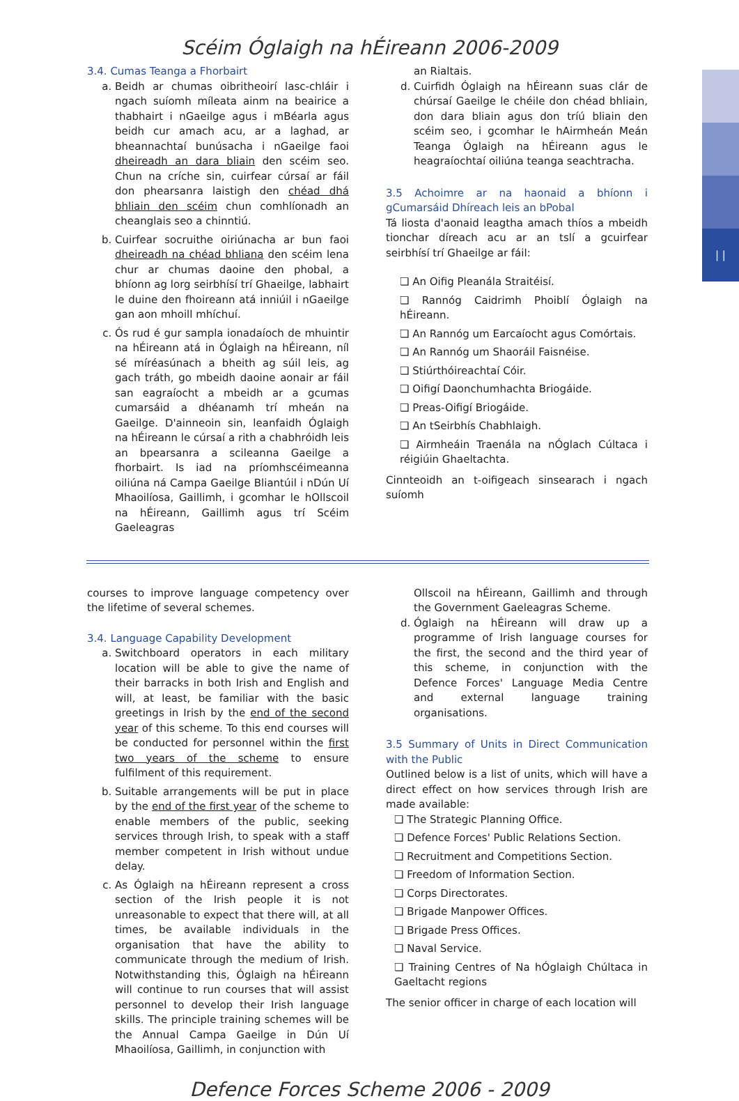| |
Scéim Óglaigh na hÉireann 2006-2009
3.4. Cumas Teanga a Fhorbairt
a. Beidh ar chumas oibritheoirí lasc-chláir i ngach suíomh míleata ainm na beairice a thabhairt i nGaeilge agus i mBéarla agus beidh cur amach acu, ar a laghad, ar bheannachtaí bunúsacha i nGaeilge faoi dheireadh an dara bliain den scéim seo. Chun na críche sin, cuirfear cúrsaí ar fáil don phearsanra laistigh den chéad dhá bhliain den scéim chun comhlíonadh an cheanglais seo a chinntiú.
b. Cuirfear socruithe oiriúnacha ar bun faoi dheireadh na chéad bhliana den scéim lena chur ar chumas daoine den phobal, a bhíonn ag lorg seirbhísí trí Ghaeilge, labhairt le duine den fhoireann atá inniúil i nGaeilge gan aon mhoill mhíchuí.
c. Ós rud é gur sampla ionadaíoch de mhuintir na hÉireann atá in Óglaigh na hÉireann, níl sé míréasúnach a bheith ag súil leis, ag gach tráth, go mbeidh daoine aonair ar fáil san eagraíocht a mbeidh ar a gcumas cumarsáid a dhéanamh trí mheán na Gaeilge. D'ainneoin sin, leanfaidh Óglaigh na hÉireann le cúrsaí a rith a chabhróidh leis an bpearsanra a scileanna Gaeilge a fhorbairt. Is iad na príomhscéimeanna oiliúna ná Campa Gaeilge Bliantúil i nDún Uí Mhaoilíosa, Gaillimh, i gcomhar le hOllscoil na hÉireann, Gaillimh agus trí Scéim Gaeleagras
an Rialtais.
d. Cuirfidh Óglaigh na hÉireann suas clár de chúrsaí Gaeilge le chéile don chéad bhliain, don dara bliain agus don tríú bliain den scéim seo, i gcomhar le hAirmheán Meán Teanga Óglaigh na hÉireann agus le heagraíochtaí oiliúna teanga seachtracha.
3.5 Achoimre ar na haonaid a bhíonn i gCumarsáid Dhíreach leis an bPobal
Tá liosta d'aonaid leagtha amach thíos a mbeidh tionchar díreach acu ar an tslí a gcuirfear seirbhísí trí Ghaeilge ar fáil:
❏ An Oifig Pleanála Straitéisí.
❏ Rannóg Caidrimh Phoiblí Óglaigh na hÉireann.
❏ An Rannóg um Earcaíocht agus Comórtais.
❏ An Rannóg um Shaoráil Faisnéise.
❏ Stiúrthóireachtaí Cóir.
❏ Oifigí Daonchumhachta Briogáide.
❏ Preas-Oifigí Briogáide.
❏ An tSeirbhís Chabhlaigh.
❏ Airmheáin Traenála na nÓglach Cúltaca i réigiúin Ghaeltachta.
Cinnteoidh an t-oifigeach sinsearach i ngach suíomh
courses to improve language competency over the lifetime of several schemes.
3.4. Language Capability Development
a. Switchboard operators in each military location will be able to give the name of their barracks in both Irish and English and will, at least, be familiar with the basic greetings in Irish by the end of the second year of this scheme. To this end courses will be conducted for personnel within the first two years of the scheme to ensure fulfilment of this requirement.
b. Suitable arrangements will be put in place by the end of the first year of the scheme to enable members of the public, seeking services through Irish, to speak with a staff member competent in Irish without undue delay.
c. As Óglaigh na hÉireann represent a cross section of the Irish people it is not unreasonable to expect that there will, at all times, be available individuals in the organisation that have the ability to communicate through the medium of Irish. Notwithstanding this, Óglaigh na hÉireann will continue to run courses that will assist personnel to develop their Irish language skills. The principle training schemes will be the Annual Campa Gaeilge in Dún Uí Mhaoilíosa, Gaillimh, in conjunction with
Ollscoil na hÉireann, Gaillimh and through the Government Gaeleagras Scheme.
d. Óglaigh na hÉireann will draw up a programme of Irish language courses for the first, the second and the third year of this scheme, in conjunction with the Defence Forces' Language Media Centre and external language training organisations.
3.5 Summary of Units in Direct Communication with the Public
Outlined below is a list of units, which will have a direct effect on how services through Irish are made available:
❏ The Strategic Planning Office.
❏ Defence Forces' Public Relations Section.
❏ Recruitment and Competitions Section.
❏ Freedom of Information Section.
❏ Corps Directorates.
❏ Brigade Manpower Offices.
❏ Brigade Press Offices.
❏ Naval Service.
❏ Training Centres of Na hÓglaigh Chúltaca in Gaeltacht regions
The senior officer in charge of each location will
Defence Forces Scheme 2006 - 2009